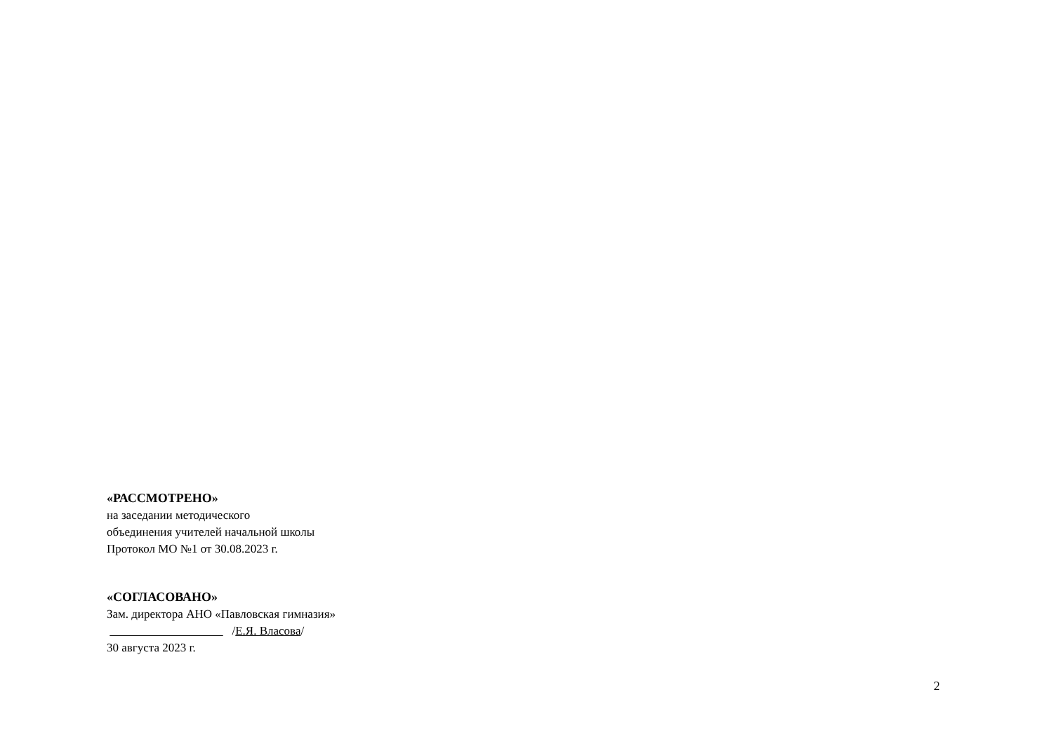«РАССМОТРЕНО»
на заседании методического
объединения учителей начальной школы
Протокол МО №1 от 30.08.2023 г.
«СОГЛАСОВАНО»
Зам. директора АНО «Павловская гимназия»
/Е.Я. Власова/
30 августа 2023 г.
2